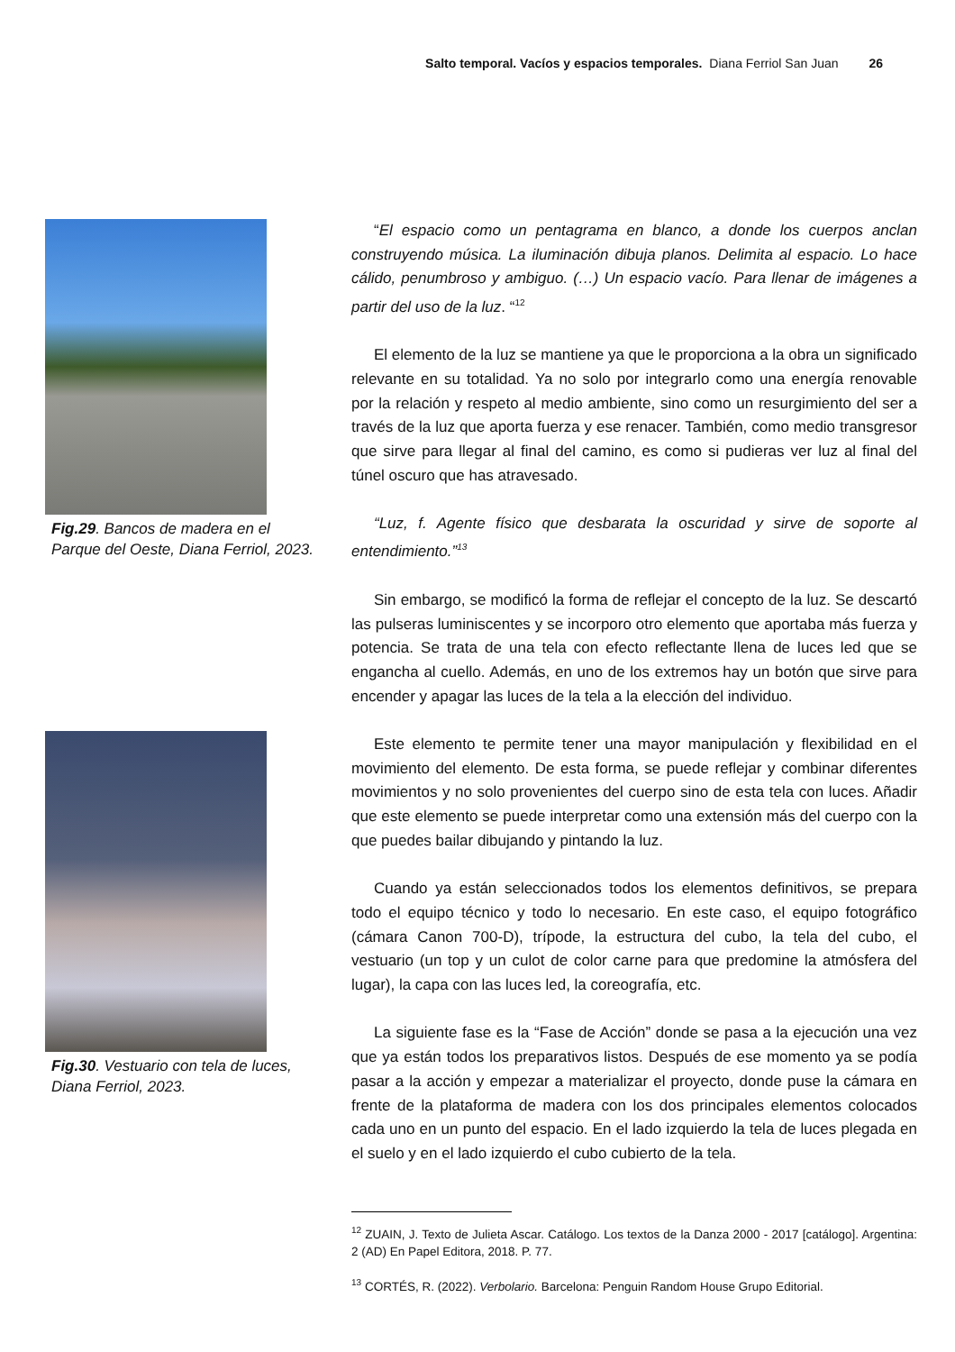Salto temporal. Vacíos y espacios temporales. Diana Ferriol San Juan 26
Fig.29. Bancos de madera en el Parque del Oeste, Diana Ferriol, 2023.
Fig.30. Vestuario con tela de luces, Diana Ferriol, 2023.
“El espacio como un pentagrama en blanco, a donde los cuerpos anclan construyendo música. La iluminación dibuja planos. Delimita al espacio. Lo hace cálido, penumbroso y ambiguo. (…) Un espacio vacío. Para llenar de imágenes a partir del uso de la luz. “<sup>12</sup>
El elemento de la luz se mantiene ya que le proporciona a la obra un significado relevante en su totalidad. Ya no solo por integrarlo como una energía renovable por la relación y respeto al medio ambiente, sino como un resurgimiento del ser a través de la luz que aporta fuerza y ese renacer. También, como medio transgresor que sirve para llegar al final del camino, es como si pudieras ver luz al final del túnel oscuro que has atravesado.
“Luz, f. Agente físico que desbarata la oscuridad y sirve de soporte al entendimiento.”<sup>13</sup>
Sin embargo, se modificó la forma de reflejar el concepto de la luz. Se descartó las pulseras luminiscentes y se incorporo otro elemento que aportaba más fuerza y potencia. Se trata de una tela con efecto reflectante llena de luces led que se engancha al cuello. Además, en uno de los extremos hay un botón que sirve para encender y apagar las luces de la tela a la elección del individuo.
Este elemento te permite tener una mayor manipulación y flexibilidad en el movimiento del elemento. De esta forma, se puede reflejar y combinar diferentes movimientos y no solo provenientes del cuerpo sino de esta tela con luces. Añadir que este elemento se puede interpretar como una extensión más del cuerpo con la que puedes bailar dibujando y pintando la luz.
Cuando ya están seleccionados todos los elementos definitivos, se prepara todo el equipo técnico y todo lo necesario. En este caso, el equipo fotográfico (cámara Canon 700-D), trípode, la estructura del cubo, la tela del cubo, el vestuario (un top y un culot de color carne para que predomine la atmósfera del lugar), la capa con las luces led, la coreografía, etc.
La siguiente fase es la “Fase de Acción” donde se pasa a la ejecución una vez que ya están todos los preparativos listos. Después de ese momento ya se podía pasar a la acción y empezar a materializar el proyecto, donde puse la cámara en frente de la plataforma de madera con los dos principales elementos colocados cada uno en un punto del espacio. En el lado izquierdo la tela de luces plegada en el suelo y en el lado izquierdo el cubo cubierto de la tela.
<sup>12</sup> ZUAIN, J. Texto de Julieta Ascar. Catálogo. Los textos de la Danza 2000 - 2017 [catálogo]. Argentina: 2 (AD) En Papel Editora, 2018. P. 77.
<sup>13</sup> CORTÉS, R. (2022). Verbolario. Barcelona: Penguin Random House Grupo Editorial.